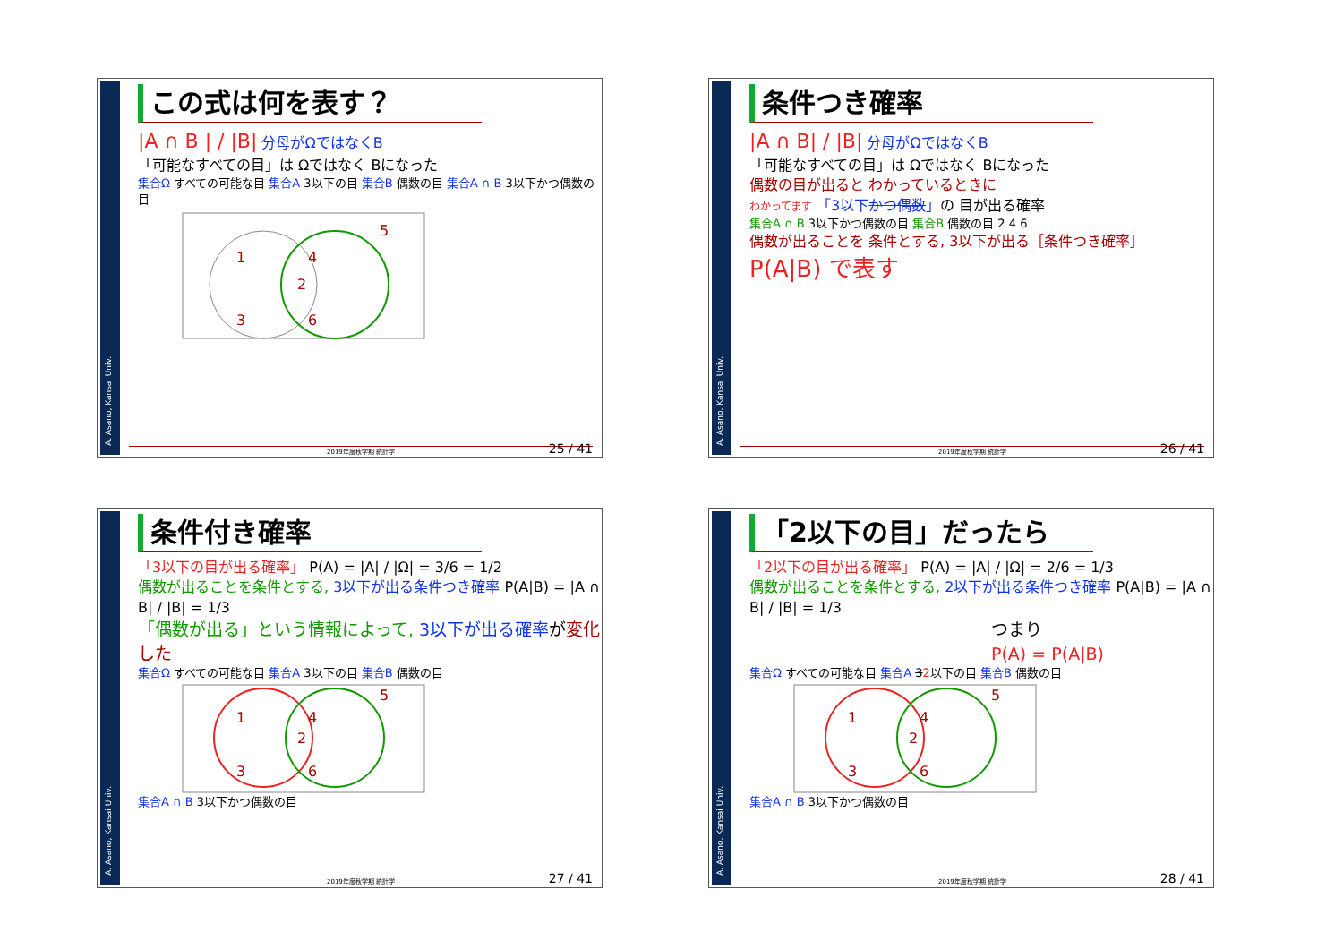A. Asano, Kansai Univ.
この式は何を表す？
|A ∩ B | / |B| 分母がΩではなくB
「可能なすべての目」は Ωではなく Bになった
集合Ω すべての可能な目 集合A 3以下の目 集合B 偶数の目 集合A ∩ B 3以下かつ偶数の目
1
4
2
3
6
5
2019年度秋学期 統計学
25 / 41
A. Asano, Kansai Univ.
条件つき確率
|A ∩ B| / |B| 分母がΩではなくB
「可能なすべての目」は Ωではなく Bになった
偶数の目が出ると わかっているときに
わかってます 「3以下かつ偶数」の 目が出る確率
集合A ∩ B 3以下かつ偶数の目 集合B 偶数の目 2 4 6
偶数が出ることを 条件とする, 3以下が出る［条件つき確率］
P(A|B) で表す
2019年度秋学期 統計学
26 / 41
A. Asano, Kansai Univ.
条件付き確率
「3以下の目が出る確率」 P(A) = |A| / |Ω| = 3/6 = 1/2
偶数が出ることを条件とする, 3以下が出る条件つき確率 P(A|B) = |A ∩ B| / |B| = 1/3
「偶数が出る」という情報によって, 3以下が出る確率が変化した
集合Ω すべての可能な目 集合A 3以下の目 集合B 偶数の目
1
4
2
3
6
5
集合A ∩ B 3以下かつ偶数の目
2019年度秋学期 統計学
27 / 41
A. Asano, Kansai Univ.
「2以下の目」だったら
「2以下の目が出る確率」 P(A) = |A| / |Ω| = 2/6 = 1/3
偶数が出ることを条件とする, 2以下が出る条件つき確率 P(A|B) = |A ∩ B| / |B| = 1/3
つまり
P(A) = P(A|B)
集合Ω すべての可能な目 集合A 32以下の目 集合B 偶数の目
1
4
2
3
6
5
集合A ∩ B 3以下かつ偶数の目
2019年度秋学期 統計学
28 / 41